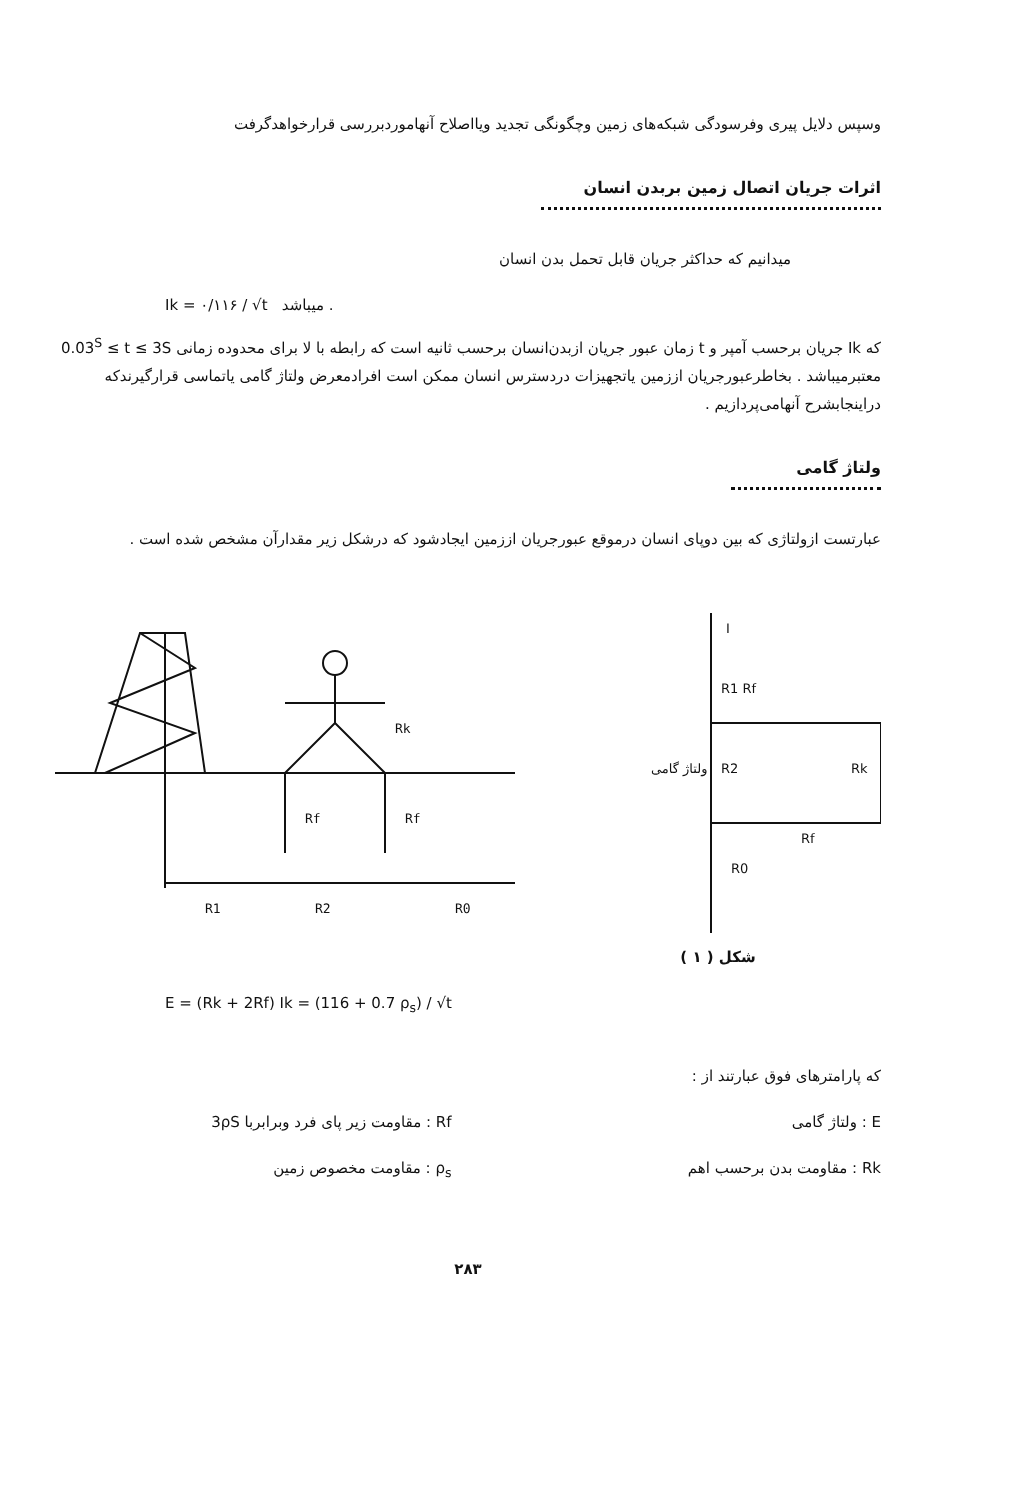وسپس دلایل پیری وفرسودگی شبکه‌های زمین وچگونگی تجدید ویااصلاح آنهاموردبررسی قرارخواهدگرفت
اثرات جریان اتصال زمین بربدن انسان
میدانیم که حداکثر جریان قابل تحمل بدن انسان
Ik = ۰/۱۱۶ / √t میباشد .
که Ik جریان برحسب آمپر و t زمان عبور جریان ازبدن‌انسان برحسب ثانیه است که رابطه با لا برای محدوده زمانی 0.03<sup>S</sup> ≤ t ≤ 3S معتبرمیباشد . بخاطرعبورجریان اززمین یاتجهیزات دردسترس انسان ممکن است افرادمعرض ولتاژ گامی یاتماسی قرارگیرندکه دراینجابشرح آنهامی‌پردازیم .
ولتاژ گامی
عبارتست ازولتاژی که بین دوپای انسان درموقع عبورجریان اززمین ایجادشود که درشکل زیر مقدارآن مشخص شده است .
Rk
Rf
Rf
R1
R2
R0
I
R1 Rf
R2
Rk
Rf
R0
ولتاژ گامی
شکل ( ۱ )
E = (Rk + 2Rf) Ik = (116 + 0.7 ρ<sub>s</sub>) / √t
که پارامترهای فوق عبارتند از :
E : ولتاژ گامی
Rk : مقاومت بدن برحسب اهم
Rf : مقاومت زیر پای فرد وبرابربا 3ρS
ρ<sub>s</sub> : مقاومت مخصوص زمین
۲۸۳